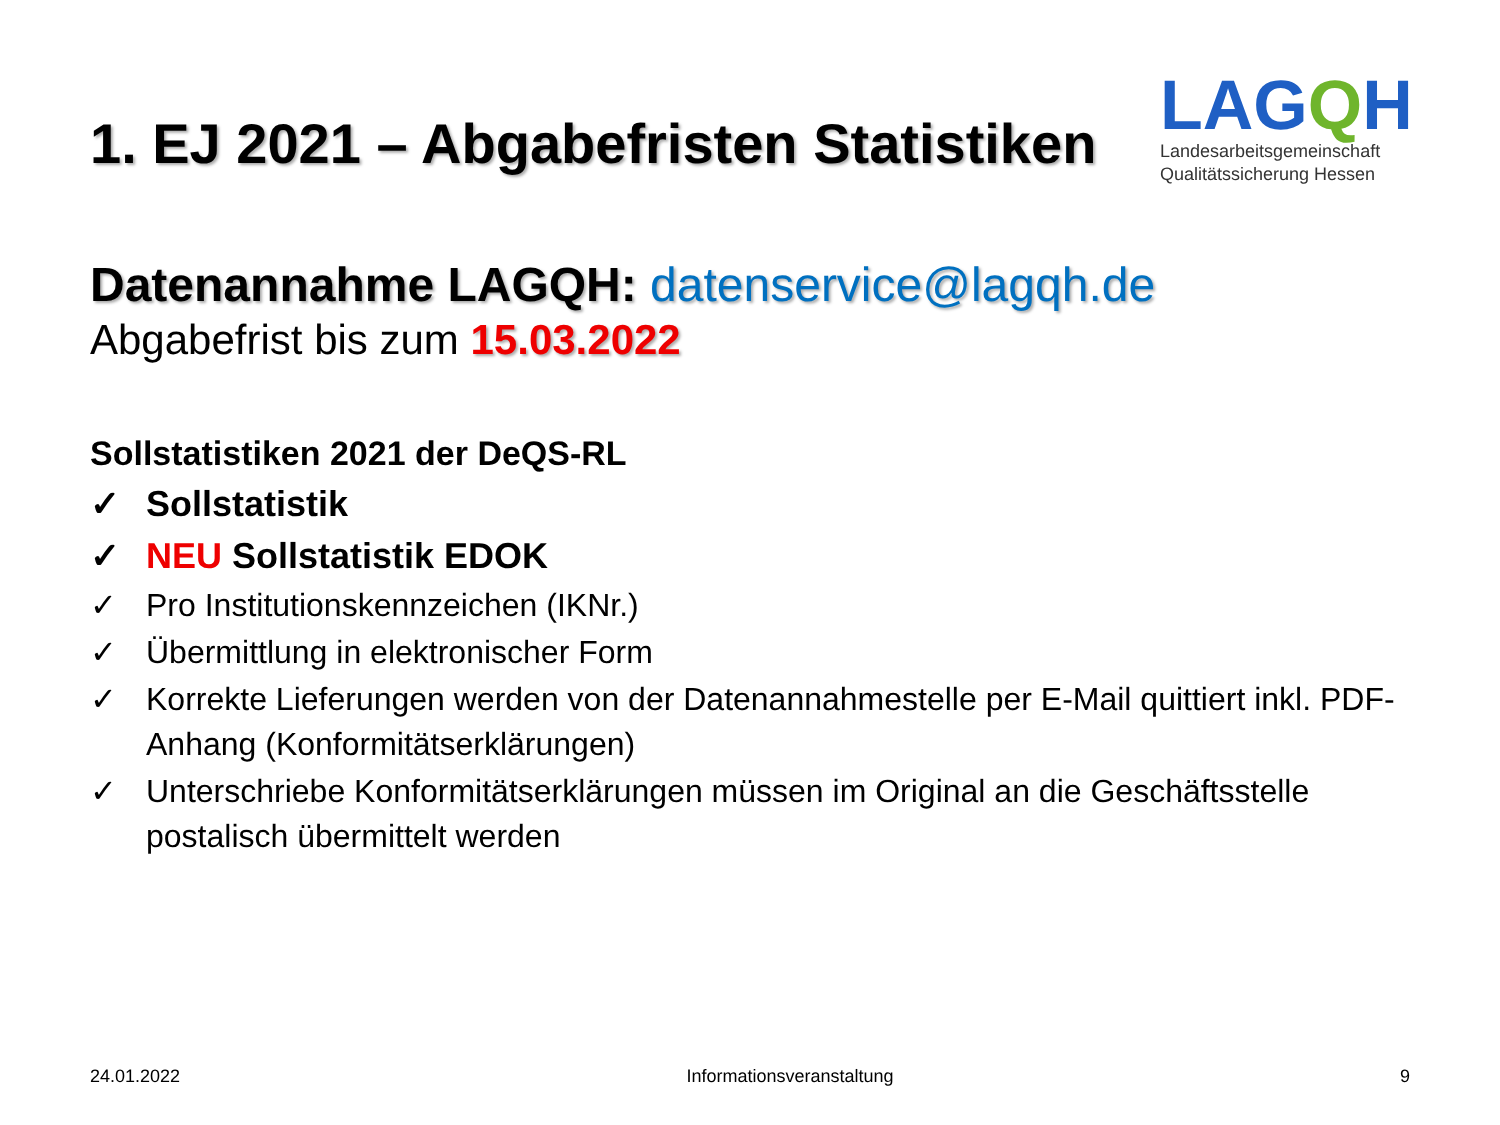1. EJ 2021 – Abgabefristen Statistiken
LAGQH
Landesarbeitsgemeinschaft
Qualitätssicherung Hessen
Datenannahme LAGQH: datenservice@lagqh.de
Abgabefrist bis zum 15.03.2022
Sollstatistiken 2021 der DeQS-RL
✓ Sollstatistik
✓ NEU Sollstatistik EDOK
✓ Pro Institutionskennzeichen (IKNr.)
✓ Übermittlung in elektronischer Form
✓ Korrekte Lieferungen werden von der Datenannahmestelle per E-Mail quittiert inkl. PDF-Anhang (Konformitätserklärungen)
✓ Unterschriebe Konformitätserklärungen müssen im Original an die Geschäftsstelle postalisch übermittelt werden
24.01.2022 Informationsveranstaltung 9